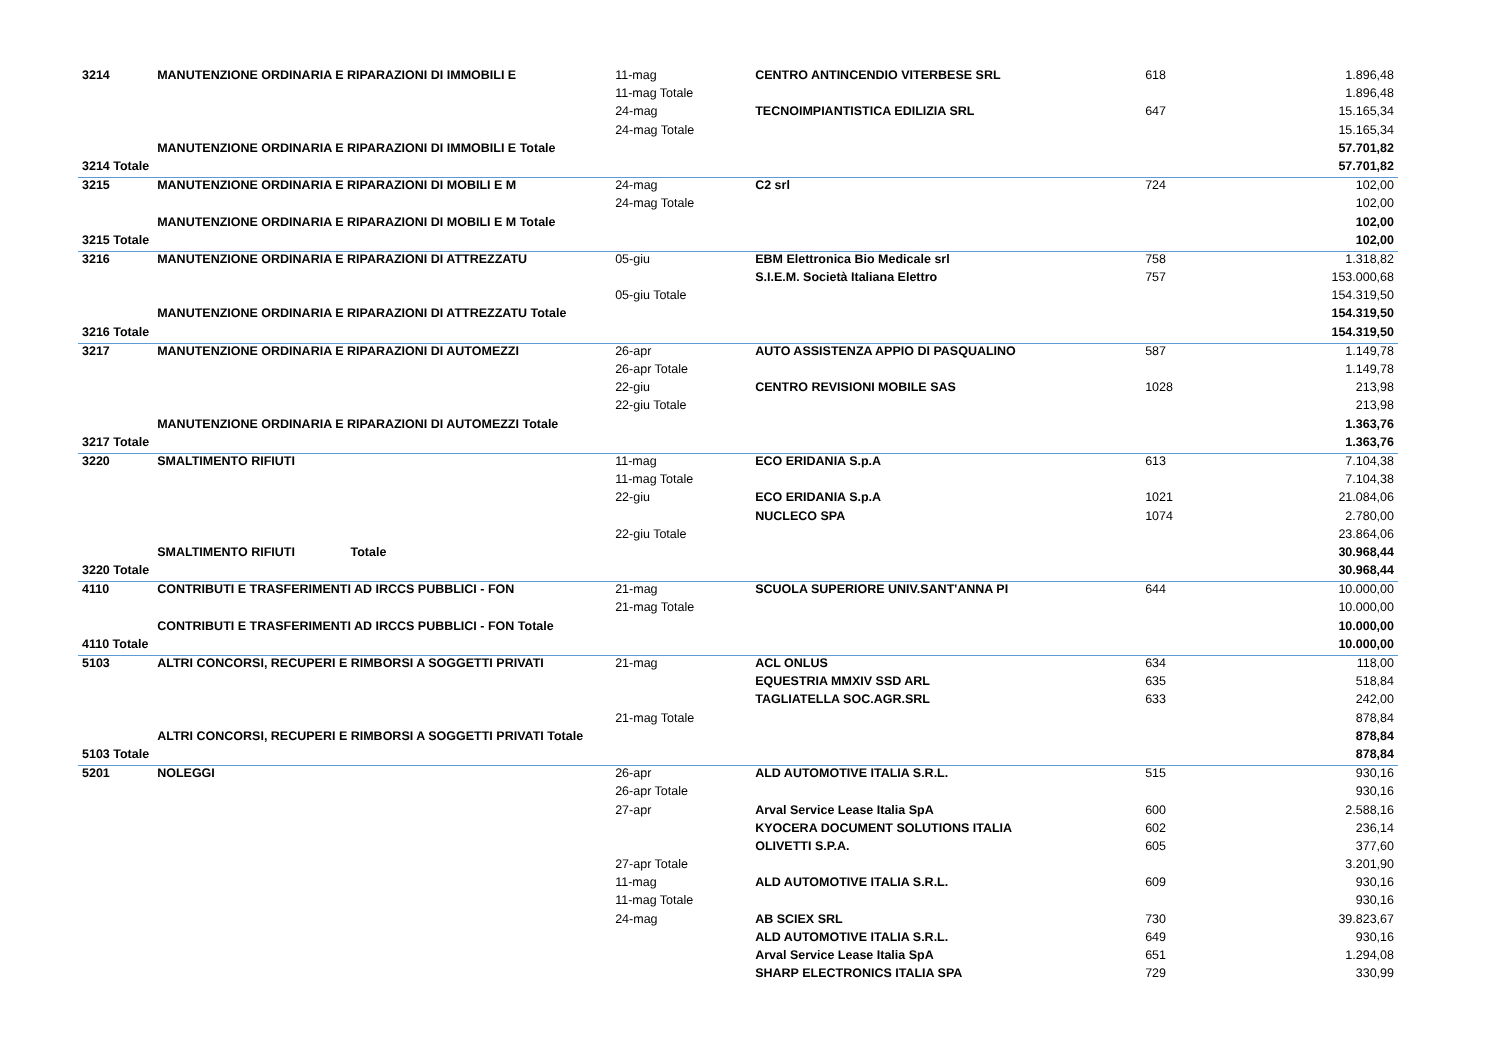| 3214 | MANUTENZIONE ORDINARIA E RIPARAZIONI DI IMMOBILI E | 11-mag | CENTRO ANTINCENDIO VITERBESE SRL | 618 | 1.896,48 |
| | | 11-mag Totale | | | 1.896,48 |
| | | 24-mag | TECNOIMPIANTISTICA EDILIZIA SRL | 647 | 15.165,34 |
| | | 24-mag Totale | | | 15.165,34 |
| | MANUTENZIONE ORDINARIA E RIPARAZIONI DI IMMOBILI E Totale | | | | 57.701,82 |
| 3214 Totale | | | | | 57.701,82 |
| 3215 | MANUTENZIONE ORDINARIA E RIPARAZIONI DI MOBILI E M | 24-mag | C2 srl | 724 | 102,00 |
| | | 24-mag Totale | | | 102,00 |
| | MANUTENZIONE ORDINARIA E RIPARAZIONI DI MOBILI E M Totale | | | | 102,00 |
| 3215 Totale | | | | | 102,00 |
| 3216 | MANUTENZIONE ORDINARIA E RIPARAZIONI DI ATTREZZATU | 05-giu | EBM Elettronica Bio Medicale srl | 758 | 1.318,82 |
| | | | S.I.E.M. Società Italiana Elettro | 757 | 153.000,68 |
| | | 05-giu Totale | | | 154.319,50 |
| | MANUTENZIONE ORDINARIA E RIPARAZIONI DI ATTREZZATU Totale | | | | 154.319,50 |
| 3216 Totale | | | | | 154.319,50 |
| 3217 | MANUTENZIONE ORDINARIA E RIPARAZIONI DI AUTOMEZZI | 26-apr | AUTO ASSISTENZA APPIO DI PASQUALINO | 587 | 1.149,78 |
| | | 26-apr Totale | | | 1.149,78 |
| | | 22-giu | CENTRO REVISIONI MOBILE SAS | 1028 | 213,98 |
| | | 22-giu Totale | | | 213,98 |
| | MANUTENZIONE ORDINARIA E RIPARAZIONI DI AUTOMEZZI Totale | | | | 1.363,76 |
| 3217 Totale | | | | | 1.363,76 |
| 3220 | SMALTIMENTO RIFIUTI | 11-mag | ECO ERIDANIA S.p.A | 613 | 7.104,38 |
| | | 11-mag Totale | | | 7.104,38 |
| | | 22-giu | ECO ERIDANIA S.p.A | 1021 | 21.084,06 |
| | | | NUCLECO SPA | 1074 | 2.780,00 |
| | | 22-giu Totale | | | 23.864,06 |
| | SMALTIMENTO RIFIUTI Totale | | | | 30.968,44 |
| 3220 Totale | | | | | 30.968,44 |
| 4110 | CONTRIBUTI E TRASFERIMENTI AD IRCCS PUBBLICI - FON | 21-mag | SCUOLA SUPERIORE UNIV.SANT'ANNA PI | 644 | 10.000,00 |
| | | 21-mag Totale | | | 10.000,00 |
| | CONTRIBUTI E TRASFERIMENTI AD IRCCS PUBBLICI - FON Totale | | | | 10.000,00 |
| 4110 Totale | | | | | 10.000,00 |
| 5103 | ALTRI CONCORSI, RECUPERI E RIMBORSI A SOGGETTI PRIVATI | 21-mag | ACL ONLUS | 634 | 118,00 |
| | | | EQUESTRIA MMXIV SSD ARL | 635 | 518,84 |
| | | | TAGLIATELLA SOC.AGR.SRL | 633 | 242,00 |
| | | 21-mag Totale | | | 878,84 |
| | ALTRI CONCORSI, RECUPERI E RIMBORSI A SOGGETTI PRIVATI Totale | | | | 878,84 |
| 5103 Totale | | | | | 878,84 |
| 5201 | NOLEGGI | 26-apr | ALD AUTOMOTIVE ITALIA S.R.L. | 515 | 930,16 |
| | | 26-apr Totale | | | 930,16 |
| | | 27-apr | Arval Service Lease Italia SpA | 600 | 2.588,16 |
| | | | KYOCERA DOCUMENT SOLUTIONS ITALIA | 602 | 236,14 |
| | | | OLIVETTI S.P.A. | 605 | 377,60 |
| | | 27-apr Totale | | | 3.201,90 |
| | | 11-mag | ALD AUTOMOTIVE ITALIA S.R.L. | 609 | 930,16 |
| | | 11-mag Totale | | | 930,16 |
| | | 24-mag | AB SCIEX SRL | 730 | 39.823,67 |
| | | | ALD AUTOMOTIVE ITALIA S.R.L. | 649 | 930,16 |
| | | | Arval Service Lease Italia SpA | 651 | 1.294,08 |
| | | | SHARP ELECTRONICS ITALIA SPA | 729 | 330,99 |